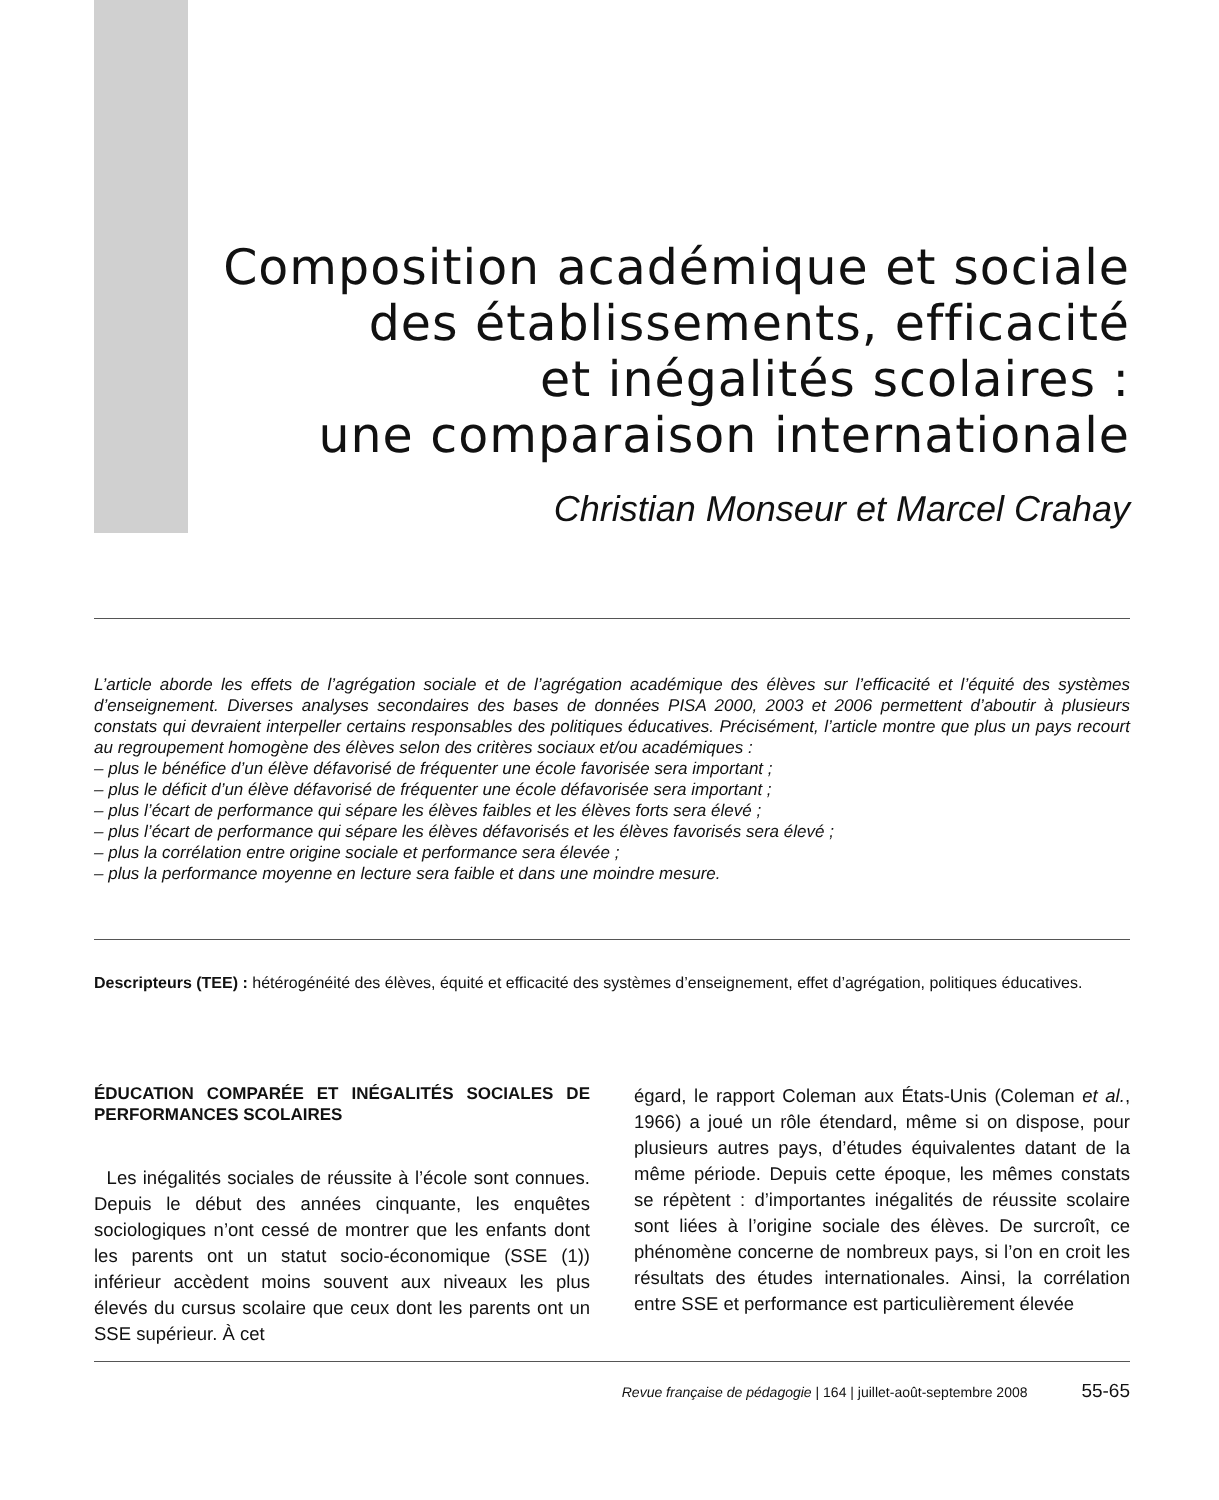Composition académique et sociale
des établissements, efficacité
et inégalités scolaires :
une comparaison internationale
Christian Monseur et Marcel Crahay
L’article aborde les effets de l’agrégation sociale et de l’agrégation académique des élèves sur l’efficacité et l’équité des systèmes d’enseignement. Diverses analyses secondaires des bases de données PISA 2000, 2003 et 2006 permettent d’aboutir à plusieurs constats qui devraient interpeller certains responsables des politiques éducatives. Précisément, l’article montre que plus un pays recourt au regroupement homogène des élèves selon des critères sociaux et/ou académiques :
– plus le bénéfice d’un élève défavorisé de fréquenter une école favorisée sera important ;
– plus le déficit d’un élève défavorisé de fréquenter une école défavorisée sera important ;
– plus l’écart de performance qui sépare les élèves faibles et les élèves forts sera élevé ;
– plus l’écart de performance qui sépare les élèves défavorisés et les élèves favorisés sera élevé ;
– plus la corrélation entre origine sociale et performance sera élevée ;
– plus la performance moyenne en lecture sera faible et dans une moindre mesure.
Descripteurs (TEE) : hétérogénéité des élèves, équité et efficacité des systèmes d’enseignement, effet d’agrégation, politiques éducatives.
ÉDUCATION COMPARÉE ET INÉGALITÉS SOCIALES DE PERFORMANCES SCOLAIRES
Les inégalités sociales de réussite à l’école sont connues. Depuis le début des années cinquante, les enquêtes sociologiques n’ont cessé de montrer que les enfants dont les parents ont un statut socio-économique (SSE (1)) inférieur accèdent moins souvent aux niveaux les plus élevés du cursus scolaire que ceux dont les parents ont un SSE supérieur. À cet
égard, le rapport Coleman aux États-Unis (Coleman et al., 1966) a joué un rôle étendard, même si on dispose, pour plusieurs autres pays, d’études équivalentes datant de la même période. Depuis cette époque, les mêmes constats se répètent : d’importantes inégalités de réussite scolaire sont liées à l’origine sociale des élèves. De surcroît, ce phénomène concerne de nombreux pays, si l’on en croit les résultats des études internationales. Ainsi, la corrélation entre SSE et performance est particulièrement élevée
Revue française de pédagogie | 164 | juillet-août-septembre 2008 55-65